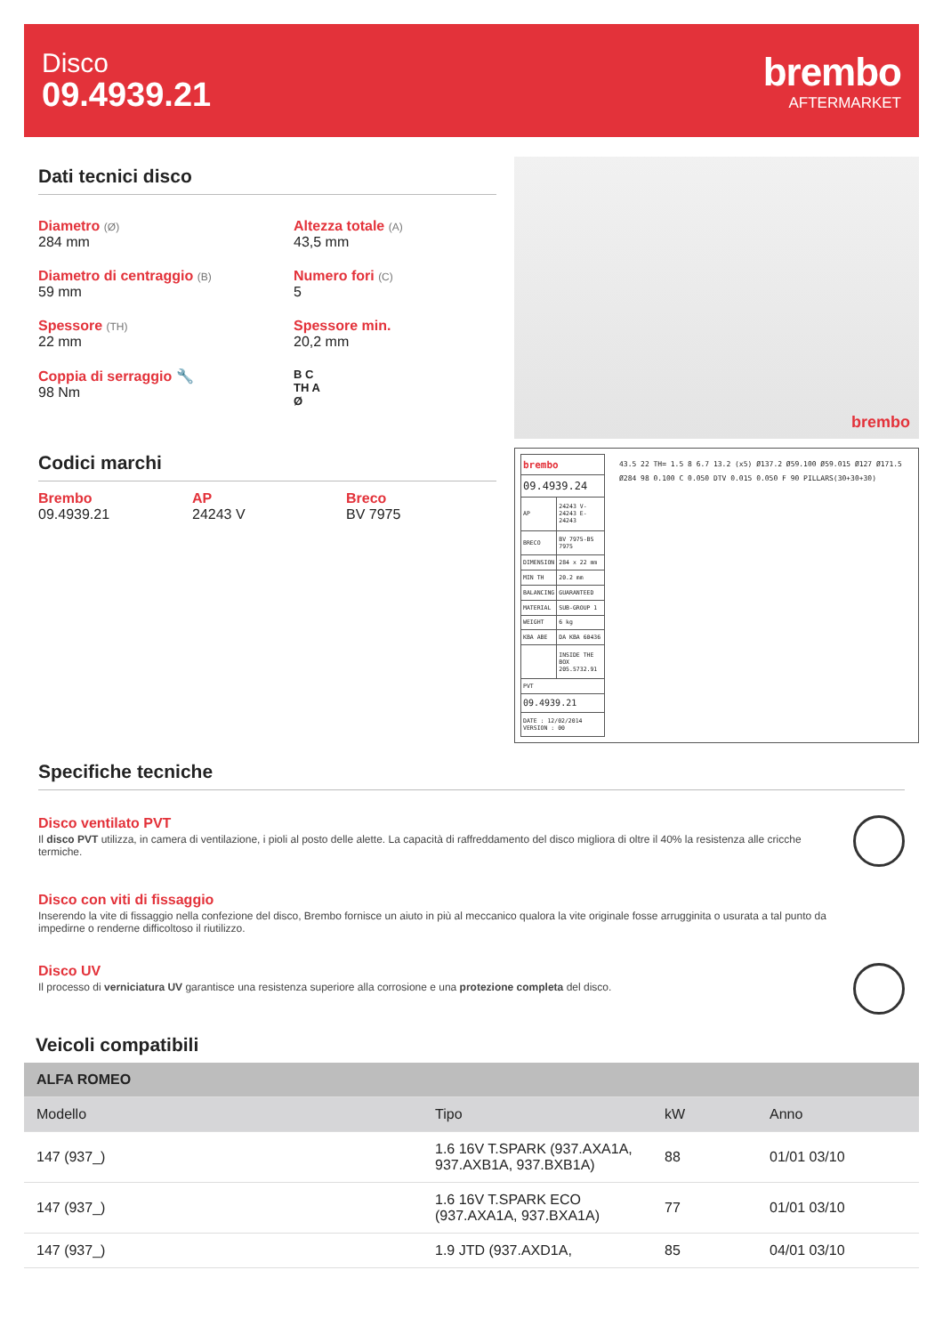Disco
09.4939.21
brembo
AFTERMARKET
Dati tecnici disco
Diametro (Ø)
284 mm
Altezza totale (A)
43,5 mm
Diametro di centraggio (B)
59 mm
Numero fori (C)
5
Spessore (TH)
22 mm
Spessore min.
20,2 mm
Coppia di serraggio 🔧
98 Nm
B C
TH A
Ø
Codici marchi
Brembo
09.4939.21
AP
24243 V
Breco
BV 7975
brembo
| brembo | |
| 09.4939.24 | |
| AP | 24243 V-24243 E-24243 |
| BRECO | BV 7975-BS 7975 |
| DIMENSION | 284 x 22 mm |
| MIN TH | 20.2 mm |
| BALANCING | GUARANTEED |
| MATERIAL | SUB-GROUP 1 |
| WEIGHT | 6 kg |
| KBA ABE | DA KBA 60436 |
| | INSIDE THE BOX 205.5732.91 |
| PVT | |
| 09.4939.21 | |
| DATE : 12/02/2014 VERSION : 00 | |
43.5 22 TH= 1.5 8 6.7 13.2 (x5) Ø137.2 Ø59.100 Ø59.015 Ø127 Ø171.5 Ø284 98 0.100 C 0.050 DTV 0.015 0.050 F 90 PILLARS(30+30+30)
Specifiche tecniche
Disco ventilato PVT
Il disco PVT utilizza, in camera di ventilazione, i pioli al posto delle alette. La capacità di raffreddamento del disco migliora di oltre il 40% la resistenza alle cricche termiche.
Disco con viti di fissaggio
Inserendo la vite di fissaggio nella confezione del disco, Brembo fornisce un aiuto in più al meccanico qualora la vite originale fosse arrugginita o usurata a tal punto da impedirne o renderne difficoltoso il riutilizzo.
Disco UV
Il processo di verniciatura UV garantisce una resistenza superiore alla corrosione e una protezione completa del disco.
Veicoli compatibili
| ALFA ROMEO | | | |
| --- | --- | --- | --- |
| Modello | Tipo | kW | Anno |
| 147 (937_) | 1.6 16V T.SPARK (937.AXA1A, 937.AXB1A, 937.BXB1A) | 88 | 01/01 03/10 |
| 147 (937_) | 1.6 16V T.SPARK ECO (937.AXA1A, 937.BXA1A) | 77 | 01/01 03/10 |
| 147 (937_) | 1.9 JTD (937.AXD1A, | 85 | 04/01 03/10 |